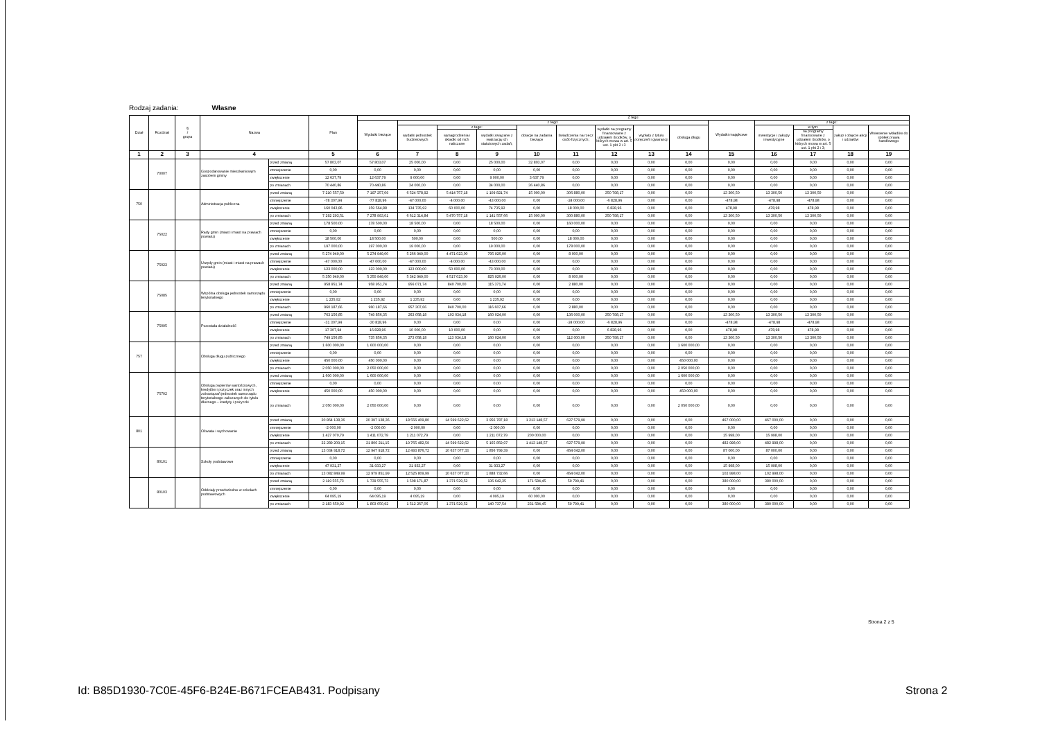Rodzaj zadania: Własne
| Dział | Rozdział | § / grupa | Nazwa | | Plan | Z tego: | | | | | | | | | | | | | |
| --- | --- | --- | --- | --- | --- | --- | --- | --- | --- | --- | --- | --- | --- | --- | --- | --- | --- | --- | --- |
| | | | | | | Wydatki bieżące | z tego: | | | | | | | | Wydatki majątkowe | z tego: | | | |
| | | | | | | | wydatki jednostek budżetowych | z tego: | | dotacje na zadania bieżące | świadczenia na rzecz osób fizycznych; | wydatki na programy finansowane z udziałem środków, o których mowa w art. 5 ust. 1 pkt 2 i 3 | wypłaty z tytułu poręczeń i gwarancji | obsługa długu | | inwestycje i zakupy inwestycyjne | w tym: | zakup i objęcie akcji i udziałów | Wniesienie wkładów do spółek prawa handlowego |
| | | | | | | | | wynagrodzenia i składki od nich naliczane | wydatki związane z realizacją ich statutowych zadań; | | | | | | | | na programy finansowane z udziałem środków, o których mowa w art. 5 ust. 1 pkt 2 i 3; | | |
| 1 | 2 | 3 | 4 | | 5 | 6 | 7 | 8 | 9 | 10 | 11 | 12 | 13 | 14 | 15 | 16 | 17 | 18 | 19 |
| | 70007 | | Gospodarowanie mieszkaniowym zasobem gminy | przed zmianą | 57 803,07 | 57 803,07 | 25 000,00 | 0,00 | 25 000,00 | 32 803,07 | 0,00 | 0,00 | 0,00 | 0,00 | 0,00 | 0,00 | 0,00 | 0,00 | 0,00 |
| | | | | zmniejszenie | 0,00 | 0,00 | 0,00 | 0,00 | 0,00 | 0,00 | 0,00 | 0,00 | 0,00 | 0,00 | 0,00 | 0,00 | 0,00 | 0,00 | 0,00 |
| | | | | zwiększenie | 12 637,79 | 12 637,79 | 9 000,00 | 0,00 | 9 000,00 | 3 637,79 | 0,00 | 0,00 | 0,00 | 0,00 | 0,00 | 0,00 | 0,00 | 0,00 | 0,00 |
| | | | | po zmianach | 70 440,86 | 70 440,86 | 34 000,00 | 0,00 | 34 000,00 | 36 440,86 | 0,00 | 0,00 | 0,00 | 0,00 | 0,00 | 0,00 | 0,00 | 0,00 | 0,00 |
| 750 | | | Administracja publiczna | przed zmianą | 7 210 557,59 | 7 197 257,09 | 6 524 578,92 | 5 414 757,18 | 1 109 821,74 | 15 000,00 | 306 880,00 | 350 798,17 | 0,00 | 0,00 | 13 300,50 | 13 300,50 | 13 300,50 | 0,00 | 0,00 |
| | | | | zmniejszenie | -78 307,94 | -77 828,96 | -47 000,00 | -4 000,00 | -43 000,00 | 0,00 | -24 000,00 | -6 828,96 | 0,00 | 0,00 | -478,98 | -478,98 | -478,98 | 0,00 | 0,00 |
| | | | | zwiększenie | 160 043,86 | 159 564,88 | 134 735,92 | 60 000,00 | 74 735,92 | 0,00 | 18 000,00 | 6 828,96 | 0,00 | 0,00 | 478,98 | 478,98 | 478,98 | 0,00 | 0,00 |
| | | | | po zmianach | 7 292 293,51 | 7 278 993,01 | 6 612 314,84 | 5 470 757,18 | 1 141 557,66 | 15 000,00 | 300 880,00 | 350 798,17 | 0,00 | 0,00 | 13 300,50 | 13 300,50 | 13 300,50 | 0,00 | 0,00 |
| | 75022 | | Rady gmin (miast i miast na prawach powiatu) | przed zmianą | 178 500,00 | 178 500,00 | 18 500,00 | 0,00 | 18 500,00 | 0,00 | 160 000,00 | 0,00 | 0,00 | 0,00 | 0,00 | 0,00 | 0,00 | 0,00 | 0,00 |
| | | | | zmniejszenie | 0,00 | 0,00 | 0,00 | 0,00 | 0,00 | 0,00 | 0,00 | 0,00 | 0,00 | 0,00 | 0,00 | 0,00 | 0,00 | 0,00 | 0,00 |
| | | | | zwiększenie | 18 500,00 | 18 500,00 | 500,00 | 0,00 | 500,00 | 0,00 | 18 000,00 | 0,00 | 0,00 | 0,00 | 0,00 | 0,00 | 0,00 | 0,00 | 0,00 |
| | | | | po zmianach | 197 000,00 | 197 000,00 | 19 000,00 | 0,00 | 19 000,00 | 0,00 | 178 000,00 | 0,00 | 0,00 | 0,00 | 0,00 | 0,00 | 0,00 | 0,00 | 0,00 |
| | 75023 | | Urzędy gmin (miast i miast na prawach powiatu) | przed zmianą | 5 274 949,00 | 5 274 949,00 | 5 266 949,00 | 4 471 023,00 | 795 926,00 | 0,00 | 8 000,00 | 0,00 | 0,00 | 0,00 | 0,00 | 0,00 | 0,00 | 0,00 | 0,00 |
| | | | | zmniejszenie | -47 000,00 | -47 000,00 | -47 000,00 | -4 000,00 | -43 000,00 | 0,00 | 0,00 | 0,00 | 0,00 | 0,00 | 0,00 | 0,00 | 0,00 | 0,00 | 0,00 |
| | | | | zwiększenie | 123 000,00 | 123 000,00 | 123 000,00 | 50 000,00 | 73 000,00 | 0,00 | 0,00 | 0,00 | 0,00 | 0,00 | 0,00 | 0,00 | 0,00 | 0,00 | 0,00 |
| | | | | po zmianach | 5 350 949,00 | 5 350 949,00 | 5 342 949,00 | 4 517 023,00 | 825 926,00 | 0,00 | 8 000,00 | 0,00 | 0,00 | 0,00 | 0,00 | 0,00 | 0,00 | 0,00 | 0,00 |
| | 75085 | | Wspólna obsługa jednostek samorządu terytorialnego | przed zmianą | 958 951,74 | 958 951,74 | 956 071,74 | 840 700,00 | 115 371,74 | 0,00 | 2 880,00 | 0,00 | 0,00 | 0,00 | 0,00 | 0,00 | 0,00 | 0,00 | 0,00 |
| | | | | zmniejszenie | 0,00 | 0,00 | 0,00 | 0,00 | 0,00 | 0,00 | 0,00 | 0,00 | 0,00 | 0,00 | 0,00 | 0,00 | 0,00 | 0,00 | 0,00 |
| | | | | zwiększenie | 1 235,92 | 1 235,92 | 1 235,92 | 0,00 | 1 235,92 | 0,00 | 0,00 | 0,00 | 0,00 | 0,00 | 0,00 | 0,00 | 0,00 | 0,00 | 0,00 |
| | | | | po zmianach | 960 187,66 | 960 187,66 | 957 307,66 | 840 700,00 | 116 607,66 | 0,00 | 2 880,00 | 0,00 | 0,00 | 0,00 | 0,00 | 0,00 | 0,00 | 0,00 | 0,00 |
| | 75095 | | Pozostała działalność | przed zmianą | 763 156,85 | 749 856,35 | 263 058,18 | 103 034,18 | 160 024,00 | 0,00 | 136 000,00 | 350 798,17 | 0,00 | 0,00 | 13 300,50 | 13 300,50 | 13 300,50 | 0,00 | 0,00 |
| | | | | zmniejszenie | -31 307,94 | -30 828,96 | 0,00 | 0,00 | 0,00 | 0,00 | -24 000,00 | -6 828,96 | 0,00 | 0,00 | -478,98 | -478,98 | -478,98 | 0,00 | 0,00 |
| | | | | zwiększenie | 17 307,94 | 16 828,96 | 10 000,00 | 10 000,00 | 0,00 | 0,00 | 0,00 | 6 828,96 | 0,00 | 0,00 | 478,98 | 478,98 | 478,98 | 0,00 | 0,00 |
| | | | | po zmianach | 749 156,85 | 735 856,35 | 273 058,18 | 113 034,18 | 160 024,00 | 0,00 | 112 000,00 | 350 798,17 | 0,00 | 0,00 | 13 300,50 | 13 300,50 | 13 300,50 | 0,00 | 0,00 |
| 757 | | | Obsługa długu publicznego | przed zmianą | 1 600 000,00 | 1 600 000,00 | 0,00 | 0,00 | 0,00 | 0,00 | 0,00 | 0,00 | 0,00 | 1 600 000,00 | 0,00 | 0,00 | 0,00 | 0,00 | 0,00 |
| | | | | zmniejszenie | 0,00 | 0,00 | 0,00 | 0,00 | 0,00 | 0,00 | 0,00 | 0,00 | 0,00 | 0,00 | 0,00 | 0,00 | 0,00 | 0,00 | 0,00 |
| | | | | zwiększenie | 450 000,00 | 450 000,00 | 0,00 | 0,00 | 0,00 | 0,00 | 0,00 | 0,00 | 0,00 | 450 000,00 | 0,00 | 0,00 | 0,00 | 0,00 | 0,00 |
| | | | | po zmianach | 2 050 000,00 | 2 050 000,00 | 0,00 | 0,00 | 0,00 | 0,00 | 0,00 | 0,00 | 0,00 | 2 050 000,00 | 0,00 | 0,00 | 0,00 | 0,00 | 0,00 |
| | 75702 | | Obsługa papierów wartościowych, kredytów i pożyczek oraz innych zobowiązań jednostek samorządu terytorialnego zaliczanych do tytułu dłużnego – kredyty i pożyczki | przed zmianą | 1 600 000,00 | 1 600 000,00 | 0,00 | 0,00 | 0,00 | 0,00 | 0,00 | 0,00 | 0,00 | 1 600 000,00 | 0,00 | 0,00 | 0,00 | 0,00 | 0,00 |
| | | | | zmniejszenie | 0,00 | 0,00 | 0,00 | 0,00 | 0,00 | 0,00 | 0,00 | 0,00 | 0,00 | 0,00 | 0,00 | 0,00 | 0,00 | 0,00 | 0,00 |
| | | | | zwiększenie | 450 000,00 | 450 000,00 | 0,00 | 0,00 | 0,00 | 0,00 | 0,00 | 0,00 | 0,00 | 450 000,00 | 0,00 | 0,00 | 0,00 | 0,00 | 0,00 |
| | | | | po zmianach | 2 050 000,00 | 2 050 000,00 | 0,00 | 0,00 | 0,00 | 0,00 | 0,00 | 0,00 | 0,00 | 2 050 000,00 | 0,00 | 0,00 | 0,00 | 0,00 | 0,00 |
| 801 | | | Oświata i wychowanie | przed zmianą | 20 864 138,36 | 20 397 138,36 | 18 556 409,80 | 14 599 622,62 | 3 956 787,18 | 1 213 148,57 | 627 579,99 | 0,00 | 0,00 | 0,00 | 467 000,00 | 467 000,00 | 0,00 | 0,00 | 0,00 |
| | | | | zmniejszenie | -2 000,00 | -2 000,00 | -2 000,00 | 0,00 | -2 000,00 | 0,00 | 0,00 | 0,00 | 0,00 | 0,00 | 0,00 | 0,00 | 0,00 | 0,00 | 0,00 |
| | | | | zwiększenie | 1 427 070,79 | 1 411 072,79 | 1 211 072,79 | 0,00 | 1 211 072,79 | 200 000,00 | 0,00 | 0,00 | 0,00 | 0,00 | 15 998,00 | 15 998,00 | 0,00 | 0,00 | 0,00 |
| | | | | po zmianach | 22 289 209,15 | 21 806 211,15 | 19 765 482,59 | 14 599 622,62 | 5 165 859,97 | 1 413 148,57 | 627 579,99 | 0,00 | 0,00 | 0,00 | 482 998,00 | 482 998,00 | 0,00 | 0,00 | 0,00 |
| | 80101 | | Szkoły podstawowe | przed zmianą | 13 034 918,72 | 12 947 918,72 | 12 493 876,72 | 10 637 077,33 | 1 856 799,39 | 0,00 | 454 042,00 | 0,00 | 0,00 | 0,00 | 87 000,00 | 87 000,00 | 0,00 | 0,00 | 0,00 |
| | | | | zmniejszenie | 0,00 | 0,00 | 0,00 | 0,00 | 0,00 | 0,00 | 0,00 | 0,00 | 0,00 | 0,00 | 0,00 | 0,00 | 0,00 | 0,00 | 0,00 |
| | | | | zwiększenie | 47 931,27 | 31 933,27 | 31 933,27 | 0,00 | 31 933,27 | 0,00 | 0,00 | 0,00 | 0,00 | 0,00 | 15 998,00 | 15 998,00 | 0,00 | 0,00 | 0,00 |
| | | | | po zmianach | 13 082 849,99 | 12 979 851,99 | 12 525 809,99 | 10 637 077,33 | 1 888 732,66 | 0,00 | 454 042,00 | 0,00 | 0,00 | 0,00 | 102 998,00 | 102 998,00 | 0,00 | 0,00 | 0,00 |
| | 80103 | | Oddziały przedszkolne w szkołach podstawowych | przed zmianą | 2 119 555,73 | 1 739 555,73 | 1 508 171,87 | 1 371 529,52 | 136 642,35 | 171 584,45 | 59 799,41 | 0,00 | 0,00 | 0,00 | 380 000,00 | 380 000,00 | 0,00 | 0,00 | 0,00 |
| | | | | zmniejszenie | 0,00 | 0,00 | 0,00 | 0,00 | 0,00 | 0,00 | 0,00 | 0,00 | 0,00 | 0,00 | 0,00 | 0,00 | 0,00 | 0,00 | 0,00 |
| | | | | zwiększenie | 64 095,19 | 64 095,19 | 4 095,19 | 0,00 | 4 095,19 | 60 000,00 | 0,00 | 0,00 | 0,00 | 0,00 | 0,00 | 0,00 | 0,00 | 0,00 | 0,00 |
| | | | | po zmianach | 2 183 650,92 | 1 803 650,92 | 1 512 267,06 | 1 371 529,52 | 140 737,54 | 231 584,45 | 59 799,41 | 0,00 | 0,00 | 0,00 | 380 000,00 | 380 000,00 | 0,00 | 0,00 | 0,00 |
Strona 2 z 5
Id: B85D1930-7C0E-45F6-B24E-B671FCEAB431. Podpisany
Strona 2